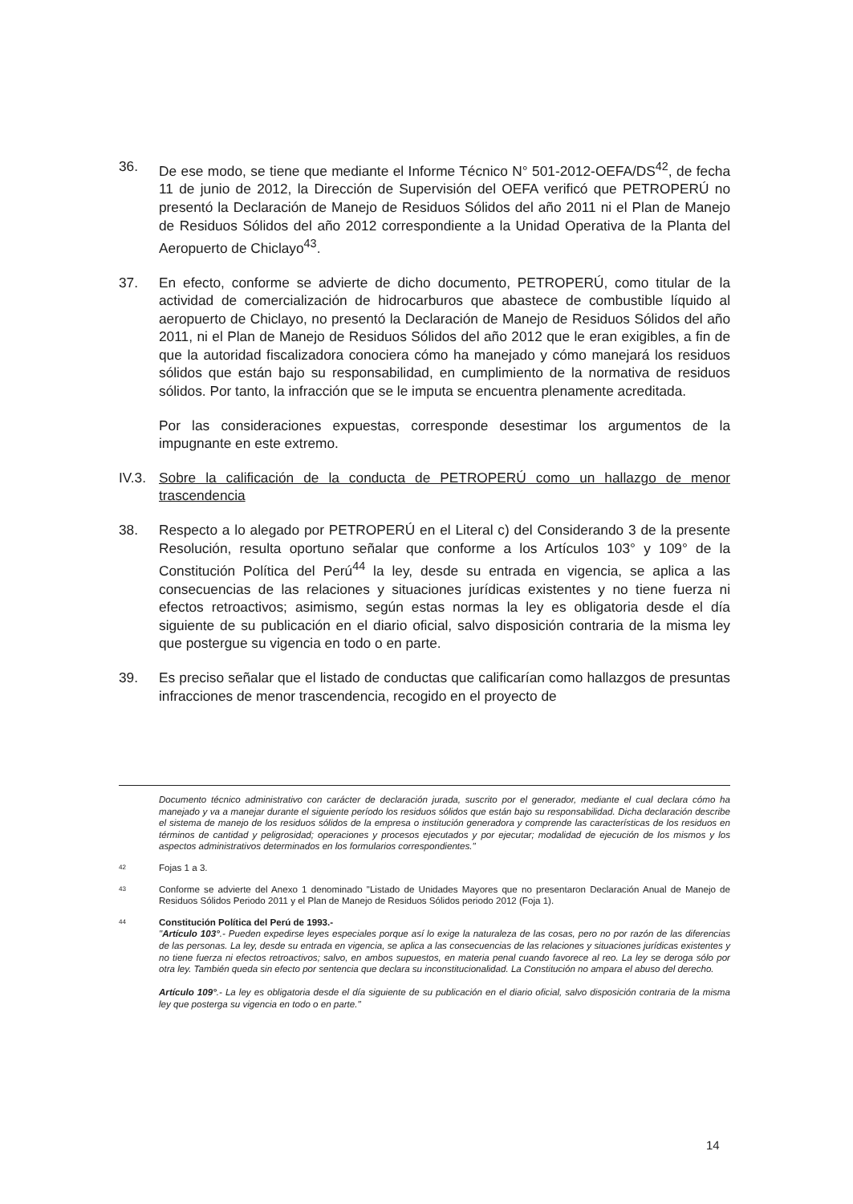36. De ese modo, se tiene que mediante el Informe Técnico N° 501-2012-OEFA/DS<sup>42</sup>, de fecha 11 de junio de 2012, la Dirección de Supervisión del OEFA verificó que PETROPERÚ no presentó la Declaración de Manejo de Residuos Sólidos del año 2011 ni el Plan de Manejo de Residuos Sólidos del año 2012 correspondiente a la Unidad Operativa de la Planta del Aeropuerto de Chiclayo<sup>43</sup>.
37. En efecto, conforme se advierte de dicho documento, PETROPERÚ, como titular de la actividad de comercialización de hidrocarburos que abastece de combustible líquido al aeropuerto de Chiclayo, no presentó la Declaración de Manejo de Residuos Sólidos del año 2011, ni el Plan de Manejo de Residuos Sólidos del año 2012 que le eran exigibles, a fin de que la autoridad fiscalizadora conociera cómo ha manejado y cómo manejará los residuos sólidos que están bajo su responsabilidad, en cumplimiento de la normativa de residuos sólidos. Por tanto, la infracción que se le imputa se encuentra plenamente acreditada.
Por las consideraciones expuestas, corresponde desestimar los argumentos de la impugnante en este extremo.
IV.3.
Sobre la calificación de la conducta de PETROPERÚ como un hallazgo de menor trascendencia
38. Respecto a lo alegado por PETROPERÚ en el Literal c) del Considerando 3 de la presente Resolución, resulta oportuno señalar que conforme a los Artículos 103° y 109° de la Constitución Política del Perú<sup>44</sup> la ley, desde su entrada en vigencia, se aplica a las consecuencias de las relaciones y situaciones jurídicas existentes y no tiene fuerza ni efectos retroactivos; asimismo, según estas normas la ley es obligatoria desde el día siguiente de su publicación en el diario oficial, salvo disposición contraria de la misma ley que postergue su vigencia en todo o en parte.
39. Es preciso señalar que el listado de conductas que calificarían como hallazgos de presuntas infracciones de menor trascendencia, recogido en el proyecto de
Documento técnico administrativo con carácter de declaración jurada, suscrito por el generador, mediante el cual declara cómo ha manejado y va a manejar durante el siguiente período los residuos sólidos que están bajo su responsabilidad. Dicha declaración describe el sistema de manejo de los residuos sólidos de la empresa o institución generadora y comprende las características de los residuos en términos de cantidad y peligrosidad; operaciones y procesos ejecutados y por ejecutar; modalidad de ejecución de los mismos y los aspectos administrativos determinados en los formularios correspondientes."
42
Fojas 1 a 3.
43
Conforme se advierte del Anexo 1 denominado "Listado de Unidades Mayores que no presentaron Declaración Anual de Manejo de Residuos Sólidos Periodo 2011 y el Plan de Manejo de Residuos Sólidos periodo 2012 (Foja 1).
44
Constitución Política del Perú de 1993.-
"Artículo 103°.- Pueden expedirse leyes especiales porque así lo exige la naturaleza de las cosas, pero no por razón de las diferencias de las personas. La ley, desde su entrada en vigencia, se aplica a las consecuencias de las relaciones y situaciones jurídicas existentes y no tiene fuerza ni efectos retroactivos; salvo, en ambos supuestos, en materia penal cuando favorece al reo. La ley se deroga sólo por otra ley. También queda sin efecto por sentencia que declara su inconstitucionalidad. La Constitución no ampara el abuso del derecho.
Artículo 109°.- La ley es obligatoria desde el día siguiente de su publicación en el diario oficial, salvo disposición contraria de la misma ley que posterga su vigencia en todo o en parte."
14